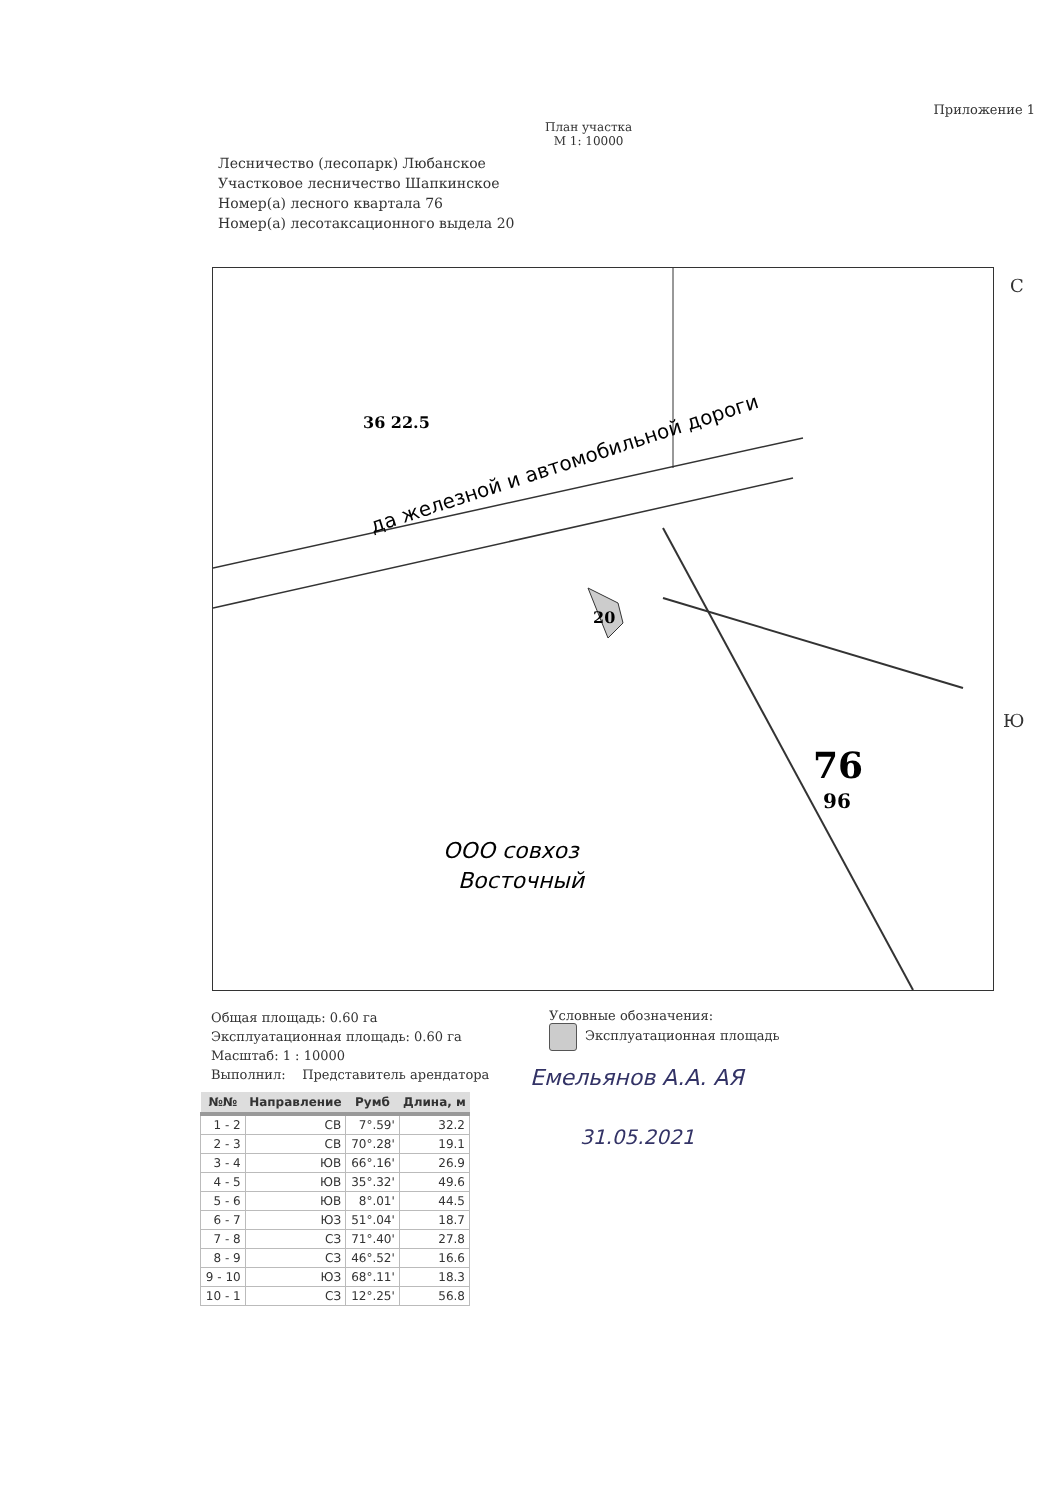Приложение 1
План участка
М 1: 10000
Лесничество (лесопарк) Любанское
Участковое лесничество Шапкинское
Номер(а) лесного квартала 76
Номер(а) лесотаксационного выдела 20
да железной и автомобильной дороги
ООО совхоз
Восточный
76
96
20
36 22.5
С
Ю
Общая площадь: 0.60 га
Эксплуатационная площадь: 0.60 га
Масштаб: 1 : 10000
Выполнил: Представитель арендатора
Условные обозначения:
Эксплуатационная площадь
Емельянов А.А. АЯ
31.05.2021
| №№ | Направление | Румб | Длина, м |
| --- | --- | --- | --- |
| 1 - 2 | СВ | 7°.59' | 32.2 |
| 2 - 3 | СВ | 70°.28' | 19.1 |
| 3 - 4 | ЮВ | 66°.16' | 26.9 |
| 4 - 5 | ЮВ | 35°.32' | 49.6 |
| 5 - 6 | ЮВ | 8°.01' | 44.5 |
| 6 - 7 | ЮЗ | 51°.04' | 18.7 |
| 7 - 8 | СЗ | 71°.40' | 27.8 |
| 8 - 9 | СЗ | 46°.52' | 16.6 |
| 9 - 10 | ЮЗ | 68°.11' | 18.3 |
| 10 - 1 | СЗ | 12°.25' | 56.8 |